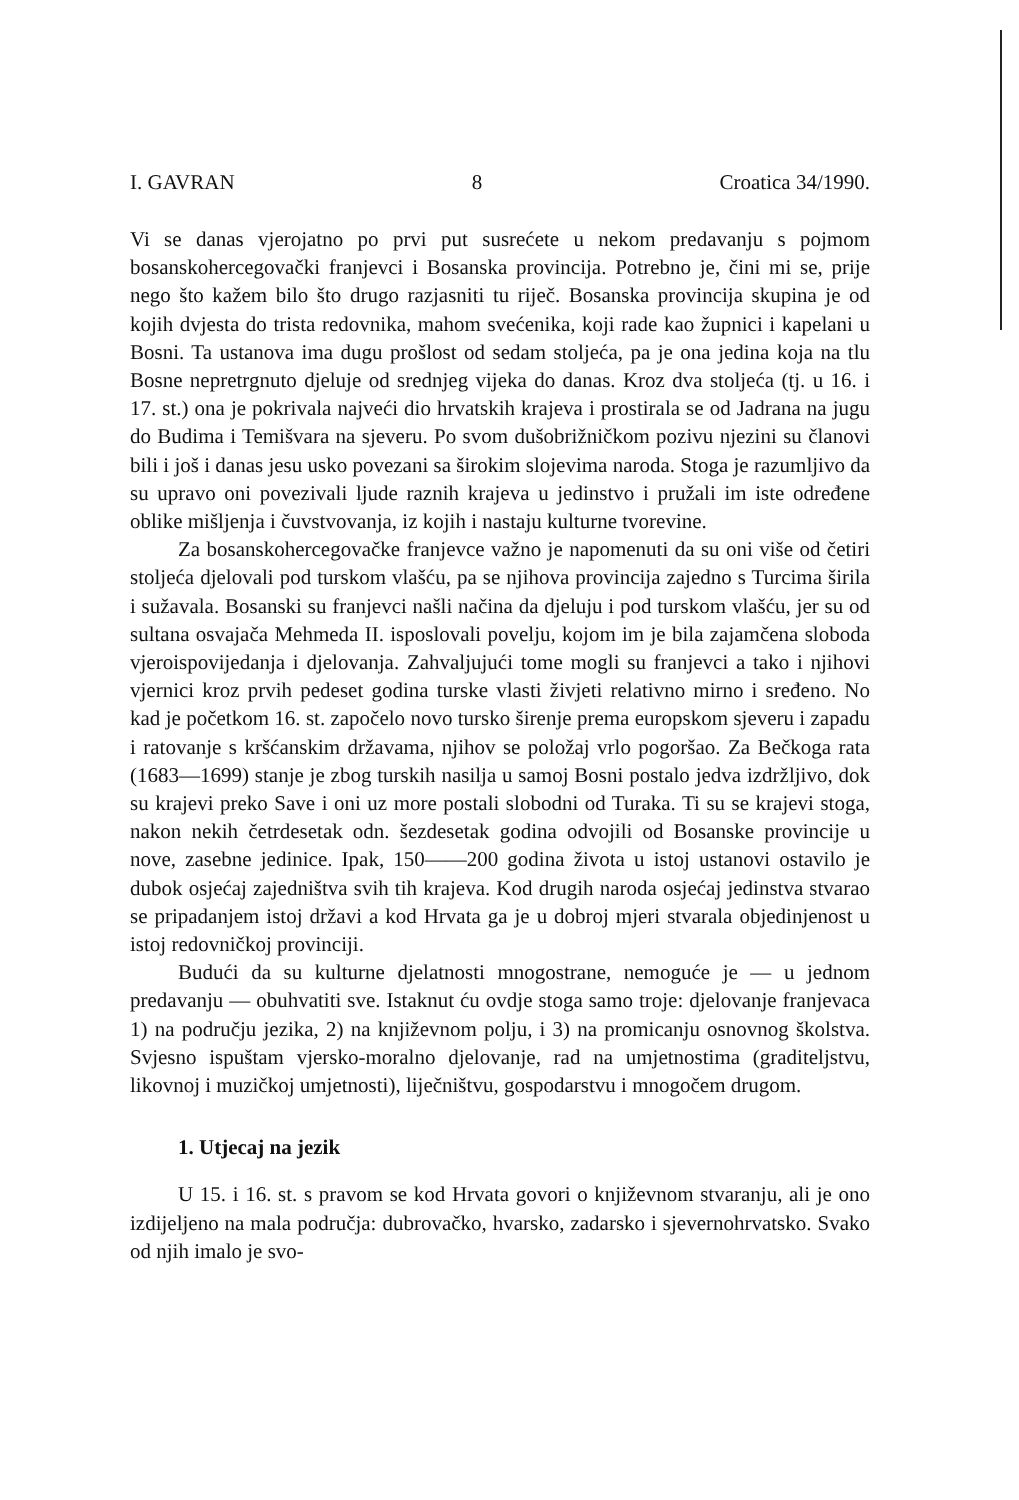I. GAVRAN 8 Croatica 34/1990.
Vi se danas vjerojatno po prvi put susrećete u nekom predavanju s pojmom bosanskohercegovački franjevci i Bosanska provincija. Potrebno je, čini mi se, prije nego što kažem bilo što drugo razjasniti tu riječ. Bosanska provincija skupina je od kojih dvjesta do trista redovnika, mahom svećenika, koji rade kao župnici i kapelani u Bosni. Ta ustanova ima dugu prošlost od sedam stoljeća, pa je ona jedina koja na tlu Bosne nepretrgnuto djeluje od srednjeg vijeka do danas. Kroz dva stoljeća (tj. u 16. i 17. st.) ona je pokrivala najveći dio hrvatskih krajeva i prostirala se od Jadrana na jugu do Budima i Temišvara na sjeveru. Po svom dušobrižničkom pozivu njezini su članovi bili i još i danas jesu usko povezani sa širokim slojevima naroda. Stoga je razumljivo da su upravo oni povezivali ljude raznih krajeva u jedinstvo i pružali im iste određene oblike mišljenja i čuvstvovanja, iz kojih i nastaju kulturne tvorevine.
Za bosanskohercegovačke franjevce važno je napomenuti da su oni više od četiri stoljeća djelovali pod turskom vlašću, pa se njihova provincija zajedno s Turcima širila i sužavala. Bosanski su franjevci našli načina da djeluju i pod turskom vlašću, jer su od sultana osvajača Mehmeda II. isposlovali povelju, kojom im je bila zajamčena sloboda vjeroispovijedanja i djelovanja. Zahvaljujući tome mogli su franjevci a tako i njihovi vjernici kroz prvih pedeset godina turske vlasti živjeti relativno mirno i sređeno. No kad je početkom 16. st. započelo novo tursko širenje prema europskom sjeveru i zapadu i ratovanje s kršćanskim državama, njihov se položaj vrlo pogoršao. Za Bečkoga rata (1683—1699) stanje je zbog turskih nasilja u samoj Bosni postalo jedva izdržljivo, dok su krajevi preko Save i oni uz more postali slobodni od Turaka. Ti su se krajevi stoga, nakon nekih četrdesetak odn. šezdesetak godina odvojili od Bosanske provincije u nove, zasebne jedinice. Ipak, 150——200 godina života u istoj ustanovi ostavilo je dubok osjećaj zajedništva svih tih krajeva. Kod drugih naroda osjećaj jedinstva stvarao se pripadanjem istoj državi a kod Hrvata ga je u dobroj mjeri stvarala objedinjenost u istoj redovničkoj provinciji.
Budući da su kulturne djelatnosti mnogostrane, nemoguće je — u jednom predavanju — obuhvatiti sve. Istaknut ću ovdje stoga samo troje: djelovanje franjevaca 1) na području jezika, 2) na književnom polju, i 3) na promicanju osnovnog školstva. Svjesno ispuštam vjersko-moralno djelovanje, rad na umjetnostima (graditeljstvu, likovnoj i muzičkoj umjetnosti), liječništvu, gospodarstvu i mnogočem drugom.
1. Utjecaj na jezik
U 15. i 16. st. s pravom se kod Hrvata govori o književnom stvaranju, ali je ono izdijeljeno na mala područja: dubrovačko, hvarsko, zadarsko i sjevernohrvatsko. Svako od njih imalo je svo-